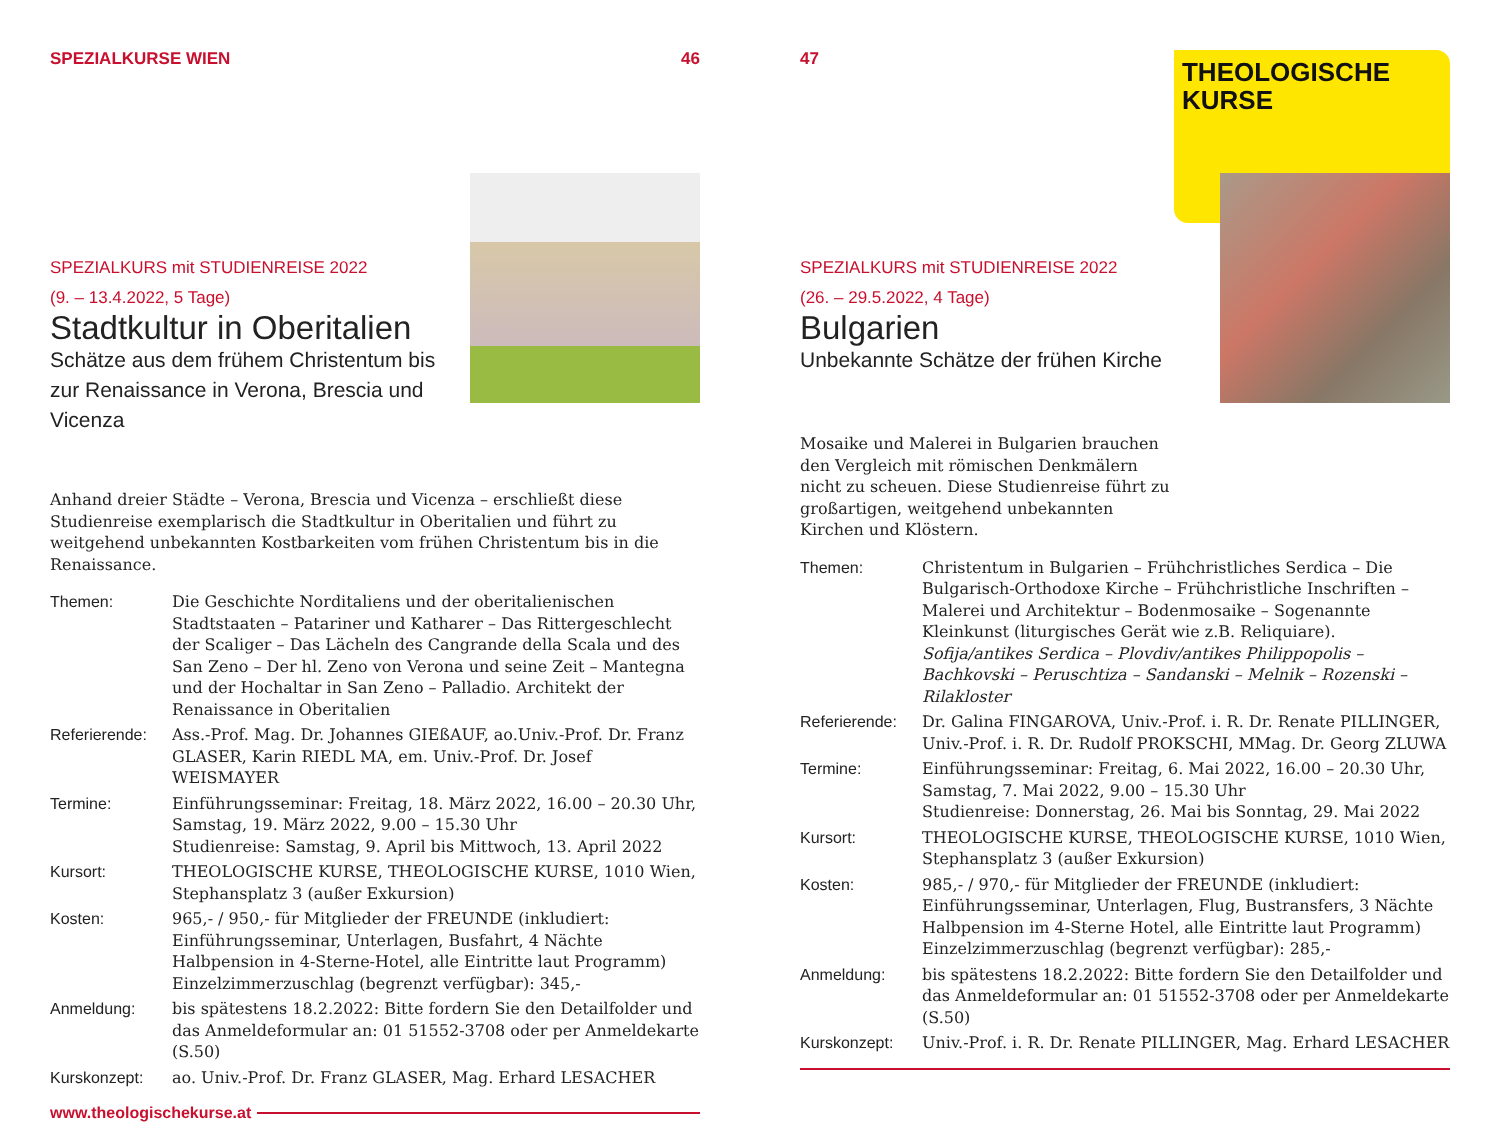SPEZIALKURSE WIEN 46
SPEZIALKURS mit STUDIENREISE 2022
(9. – 13.4.2022, 5 Tage)
Stadtkultur in Oberitalien
Schätze aus dem frühem Christentum bis zur Renaissance in Verona, Brescia und Vicenza
Anhand dreier Städte – Verona, Brescia und Vicenza – erschließt diese Studienreise exemplarisch die Stadtkultur in Oberitalien und führt zu weitgehend unbekannten Kostbarkeiten vom frühen Christentum bis in die Renaissance.
Themen: Die Geschichte Norditaliens und der oberitalienischen Stadtstaaten – Patariner und Katharer – Das Rittergeschlecht der Scaliger – Das Lächeln des Cangrande della Scala und des San Zeno – Der hl. Zeno von Verona und seine Zeit – Mantegna und der Hochaltar in San Zeno – Palladio. Architekt der Renaissance in Oberitalien
Referierende:
Ass.-Prof. Mag. Dr. Johannes GIEßAUF, ao.Univ.-Prof. Dr. Franz GLASER, Karin RIEDL MA, em. Univ.-Prof. Dr. Josef WEISMAYER
Termine: Einführungsseminar: Freitag, 18. März 2022, 16.00 – 20.30 Uhr, Samstag, 19. März 2022, 9.00 – 15.30 Uhr
Studienreise: Samstag, 9. April bis Mittwoch, 13. April 2022
Kursort: THEOLOGISCHE KURSE, THEOLOGISCHE KURSE, 1010 Wien, Stephansplatz 3 (außer Exkursion)
Kosten: 965,- / 950,- für Mitglieder der FREUNDE (inkludiert: Einführungsseminar, Unterlagen, Busfahrt, 4 Nächte Halbpension in 4-Sterne-Hotel, alle Eintritte laut Programm)
Einzelzimmerzuschlag (begrenzt verfügbar): 345,-
Anmeldung: bis spätestens 18.2.2022: Bitte fordern Sie den Detailfolder und das Anmeldeformular an: 01 51552-3708 oder per Anmeldekarte (S.50)
Kurskonzept: ao. Univ.-Prof. Dr. Franz GLASER, Mag. Erhard LESACHER
www.theologischekurse.at
47
THEOLOGISCHE
KURSE
SPEZIALKURS mit STUDIENREISE 2022
(26. – 29.5.2022, 4 Tage)
Bulgarien
Unbekannte Schätze der frühen Kirche
Mosaike und Malerei in Bulgarien brauchen den Vergleich mit römischen Denkmälern nicht zu scheuen. Diese Studienreise führt zu großartigen, weitgehend unbekannten Kirchen und Klöstern.
Themen: Christentum in Bulgarien – Frühchristliches Serdica – Die Bulgarisch-Orthodoxe Kirche – Frühchristliche Inschriften – Malerei und Architektur – Bodenmosaike – Sogenannte Kleinkunst (liturgisches Gerät wie z.B. Reliquiare).
Sofija/antikes Serdica – Plovdiv/antikes Philippopolis – Bachkovski – Peruschtiza – Sandanski – Melnik – Rozenski – Rilakloster
Referierende:
Dr. Galina FINGAROVA, Univ.-Prof. i. R. Dr. Renate PILLINGER, Univ.-Prof. i. R. Dr. Rudolf PROKSCHI, MMag. Dr. Georg ZLUWA
Termine: Einführungsseminar: Freitag, 6. Mai 2022, 16.00 – 20.30 Uhr, Samstag, 7. Mai 2022, 9.00 – 15.30 Uhr
Studienreise: Donnerstag, 26. Mai bis Sonntag, 29. Mai 2022
Kursort: THEOLOGISCHE KURSE, THEOLOGISCHE KURSE, 1010 Wien, Stephansplatz 3 (außer Exkursion)
Kosten: 985,- / 970,- für Mitglieder der FREUNDE (inkludiert: Einführungsseminar, Unterlagen, Flug, Bustransfers, 3 Nächte Halbpension im 4-Sterne Hotel, alle Eintritte laut Programm)
Einzelzimmerzuschlag (begrenzt verfügbar): 285,-
Anmeldung: bis spätestens 18.2.2022: Bitte fordern Sie den Detailfolder und das Anmeldeformular an: 01 51552-3708 oder per Anmeldekarte (S.50)
Kurskonzept: Univ.-Prof. i. R. Dr. Renate PILLINGER, Mag. Erhard LESACHER